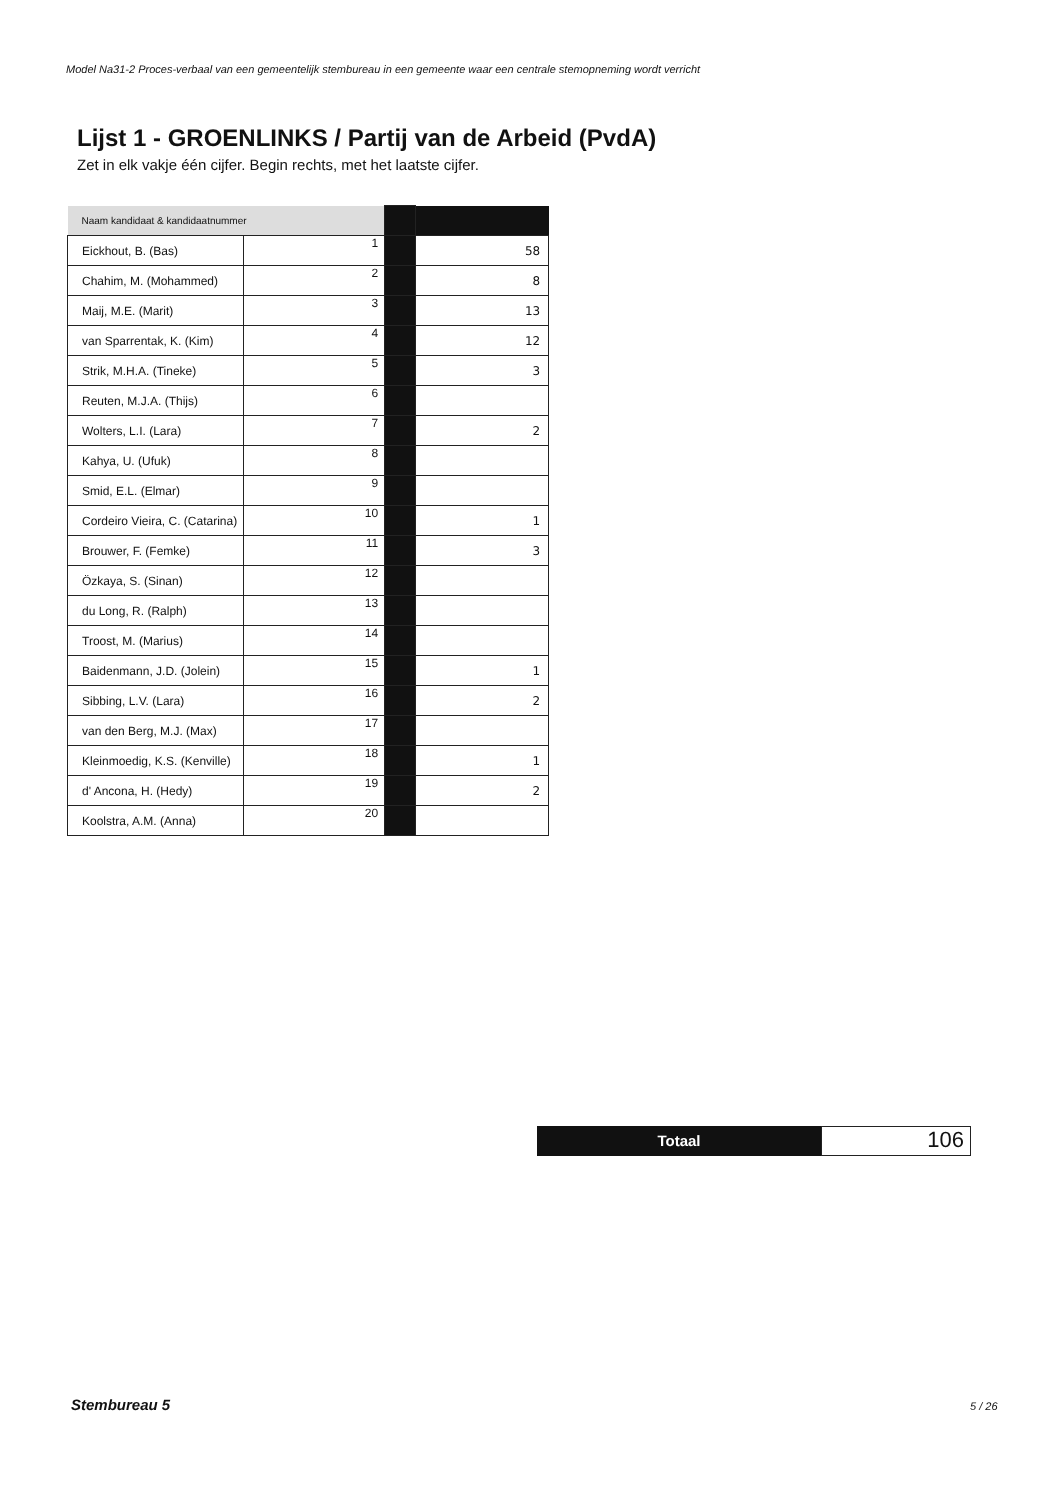Model Na31-2 Proces-verbaal van een gemeentelijk stembureau in een gemeente waar een centrale stemopneming wordt verricht
Lijst 1 - GROENLINKS / Partij van de Arbeid (PvdA)
Zet in elk vakje één cijfer. Begin rechts, met het laatste cijfer.
| Naam kandidaat & kandidaatnummer | | | |
| Eickhout, B. (Bas) | 1 | | 58 |
| Chahim, M. (Mohammed) | 2 | | 8 |
| Maij, M.E. (Marit) | 3 | | 13 |
| van Sparrentak, K. (Kim) | 4 | | 12 |
| Strik, M.H.A. (Tineke) | 5 | | 3 |
| Reuten, M.J.A. (Thijs) | 6 | | |
| Wolters, L.I. (Lara) | 7 | | 2 |
| Kahya, U. (Ufuk) | 8 | | |
| Smid, E.L. (Elmar) | 9 | | |
| Cordeiro Vieira, C. (Catarina) | 10 | | 1 |
| Brouwer, F. (Femke) | 11 | | 3 |
| Özkaya, S. (Sinan) | 12 | | |
| du Long, R. (Ralph) | 13 | | |
| Troost, M. (Marius) | 14 | | |
| Baidenmann, J.D. (Jolein) | 15 | | 1 |
| Sibbing, L.V. (Lara) | 16 | | 2 |
| van den Berg, M.J. (Max) | 17 | | |
| Kleinmoedig, K.S. (Kenville) | 18 | | 1 |
| d' Ancona, H. (Hedy) | 19 | | 2 |
| Koolstra, A.M. (Anna) | 20 | | |
Totaal
106
Stembureau 5 5 / 26